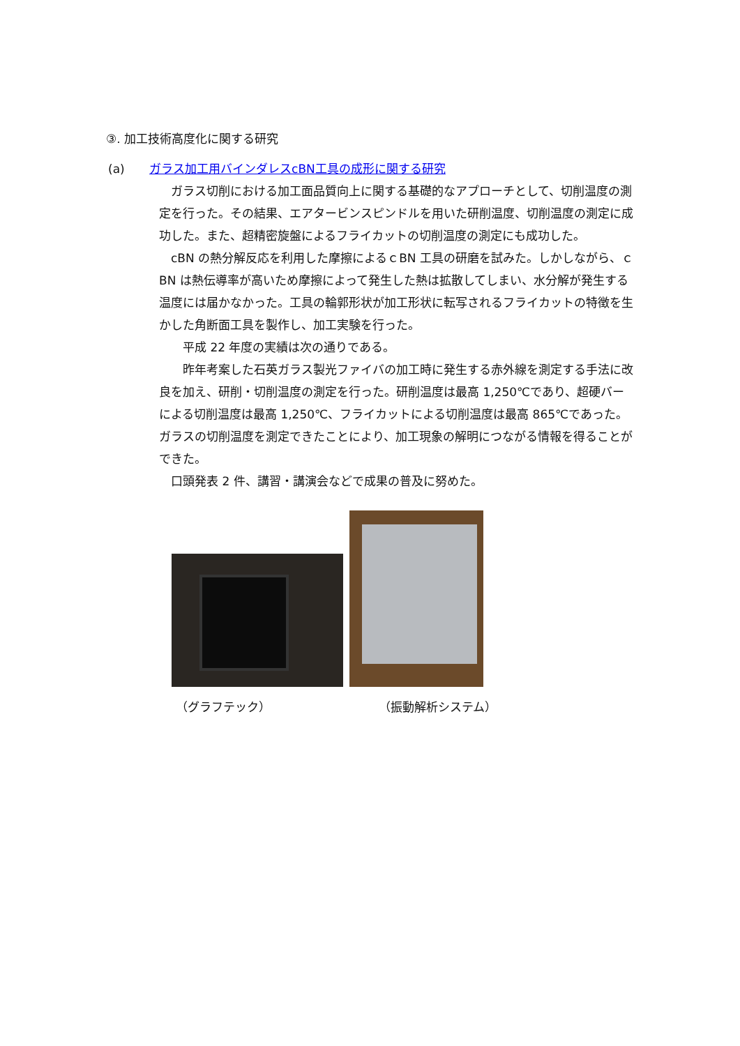③. 加工技術高度化に関する研究
(a) ガラス加工用バインダレスcBN工具の成形に関する研究
　ガラス切削における加工面品質向上に関する基礎的なアプローチとして、切削温度の測定を行った。その結果、エアタービンスピンドルを用いた研削温度、切削温度の測定に成功した。また、超精密旋盤によるフライカットの切削温度の測定にも成功した。
　cBN の熱分解反応を利用した摩擦によるｃBN 工具の研磨を試みた。しかしながら、ｃBN は熱伝導率が高いため摩擦によって発生した熱は拡散してしまい、水分解が発生する温度には届かなかった。工具の輪郭形状が加工形状に転写されるフライカットの特徴を生かした角断面工具を製作し、加工実験を行った。
　　平成 22 年度の実績は次の通りである。
　　昨年考案した石英ガラス製光ファイバの加工時に発生する赤外線を測定する手法に改良を加え、研削・切削温度の測定を行った。研削温度は最高 1,250℃であり、超硬バーによる切削温度は最高 1,250℃、フライカットによる切削温度は最高 865℃であった。ガラスの切削温度を測定できたことにより、加工現象の解明につながる情報を得ることができた。
　口頭発表 2 件、講習・講演会などで成果の普及に努めた。
（グラフテック） （振動解析システム）